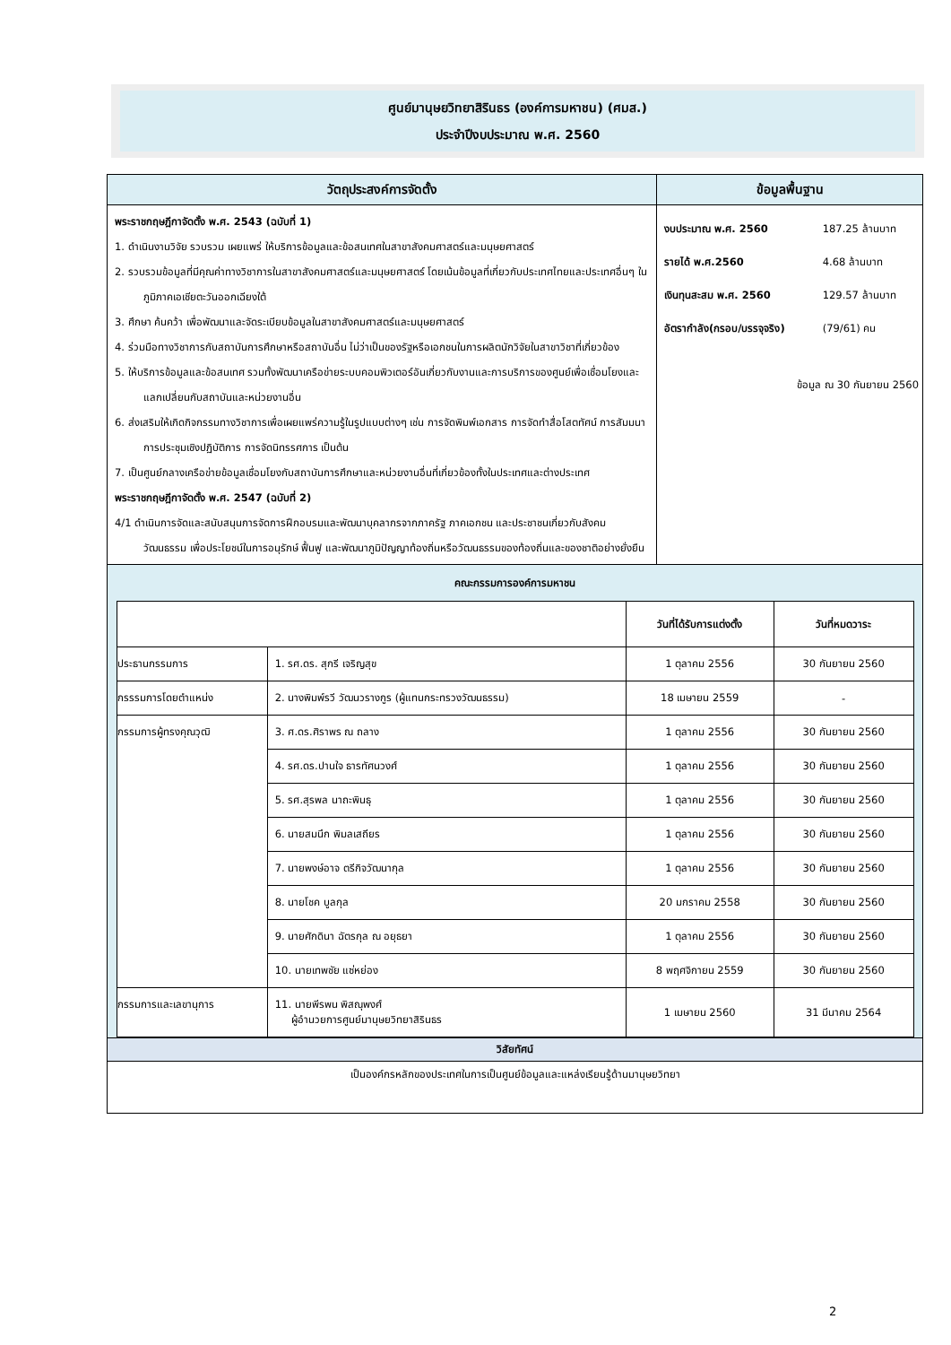ศูนย์มานุษยวิทยาสิรินธร (องค์การมหาชน) (ศมส.)
ประจำปีงบประมาณ พ.ศ. 2560
| วัตถุประสงค์การจัดตั้ง | ข้อมูลพื้นฐาน |
| --- | --- |
| พระราชกฤษฎีกาจัดตั้ง พ.ศ. 2543 (ฉบับที่ 1) 1. ดำเนินงานวิจัย รวบรวม เผยแพร่ ให้บริการข้อมูลและข้อสนเทศในสาขาสังคมศาสตร์และมนุษยศาสตร์ 2. รวบรวมข้อมูลที่มีคุณค่าทางวิชาการในสาขาสังคมศาสตร์และมนุษยศาสตร์ โดยเน้นข้อมูลที่เกี่ยวกับประเทศไทยและประเทศอื่นๆ ในภูมิภาคเอเชียตะวันออกเฉียงใต้ 3. ศึกษา ค้นคว้า เพื่อพัฒนาและจัดระเบียบข้อมูลในสาขาสังคมศาสตร์และมนุษยศาสตร์ 4. ร่วมมือทางวิชาการกับสถาบันการศึกษาหรือสถาบันอื่น ไม่ว่าเป็นของรัฐหรือเอกชนในการผลิตนักวิจัยในสาขาวิชาที่เกี่ยวข้อง 5. ให้บริการข้อมูลและข้อสนเทศ รวมทั้งพัฒนาเครือข่ายระบบคอมพิวเตอร์อันเกี่ยวกับงานและการบริการของศูนย์เพื่อเชื่อมโยงและแลกเปลี่ยนกับสถาบันและหน่วยงานอื่น 6. ส่งเสริมให้เกิดกิจกรรมทางวิชาการเพื่อเผยแพร่ความรู้ในรูปแบบต่างๆ เช่น การจัดพิมพ์เอกสาร การจัดทำสื่อโสตทัศน์ การสัมมนา การประชุมเชิงปฏิบัติการ การจัดนิทรรศการ เป็นต้น 7. เป็นศูนย์กลางเครือข่ายข้อมูลเชื่อมโยงกับสถาบันการศึกษาและหน่วยงานอื่นที่เกี่ยวข้องทั้งในประเทศและต่างประเทศ พระราชกฤษฎีกาจัดตั้ง พ.ศ. 2547 (ฉบับที่ 2) 4/1 ดำเนินการจัดและสนับสนุนการจัดการฝึกอบรมและพัฒนาบุคลากรจากภาครัฐ ภาคเอกชน และประชาชนเกี่ยวกับสังคมวัฒนธรรม เพื่อประโยชน์ในการอนุรักษ์ ฟื้นฟู และพัฒนาภูมิปัญญาท้องถิ่นหรือวัฒนธรรมของท้องถิ่นและของชาติอย่างยั่งยืน | / งบประมาณ พ.ศ. 2560 / 187.25 ล้านบาท / / รายได้ พ.ศ.2560 / 4.68 ล้านบาท / / เงินทุนสะสม พ.ศ. 2560 / 129.57 ล้านบาท / / อัตรากำลัง(กรอบ/บรรจุจริง) / (79/61) คน / ข้อมูล ณ 30 กันยายน 2560 |
| คณะกรรมการองค์การมหาชน / / / วันที่ได้รับการแต่งตั้ง / วันที่หมดวาระ / / --- / --- / --- / --- / / ประธานกรรมการ / 1. รศ.ดร. สุกรี เจริญสุข / 1 ตุลาคม 2556 / 30 กันยายน 2560 / / กรรรมการโดยตำแหน่ง / 2. นางพิมพ์รวี วัฒนวรางกูร (ผู้แทนกระทรวงวัฒนธรรม) / 18 เมษายน 2559 / - / / กรรมการผู้ทรงคุณวุฒิ / 3. ศ.ดร.ศิราพร ณ ถลาง / 1 ตุลาคม 2556 / 30 กันยายน 2560 / / / 4. รศ.ดร.ปานใจ ธารทัศนวงศ์ / 1 ตุลาคม 2556 / 30 กันยายน 2560 / / / 5. รศ.สุรพล นาถะพินธุ / 1 ตุลาคม 2556 / 30 กันยายน 2560 / / / 6. นายสมนึก พิมลเสถียร / 1 ตุลาคม 2556 / 30 กันยายน 2560 / / / 7. นายพงษ์อาจ ตรีกิจวัฒนากุล / 1 ตุลาคม 2556 / 30 กันยายน 2560 / / / 8. นายโชค บูลกุล / 20 มกราคม 2558 / 30 กันยายน 2560 / / / 9. นายศักดินา ฉัตรกุล ณ อยุธยา / 1 ตุลาคม 2556 / 30 กันยายน 2560 / / / 10. นายเทพชัย แซ่หย่อง / 8 พฤศจิกายน 2559 / 30 กันยายน 2560 / / กรรมการและเลขานุการ / 11. นายพีรพน พิสณุพงศ์ ผู้อำนวยการศูนย์มานุษยวิทยาสิรินธร / 1 เมษายน 2560 / 31 มีนาคม 2564 / | |
| วิสัยทัศน์ | |
| เป็นองค์กรหลักของประเทศในการเป็นศูนย์ข้อมูลและแหล่งเรียนรู้ด้านมานุษยวิทยา | |
2